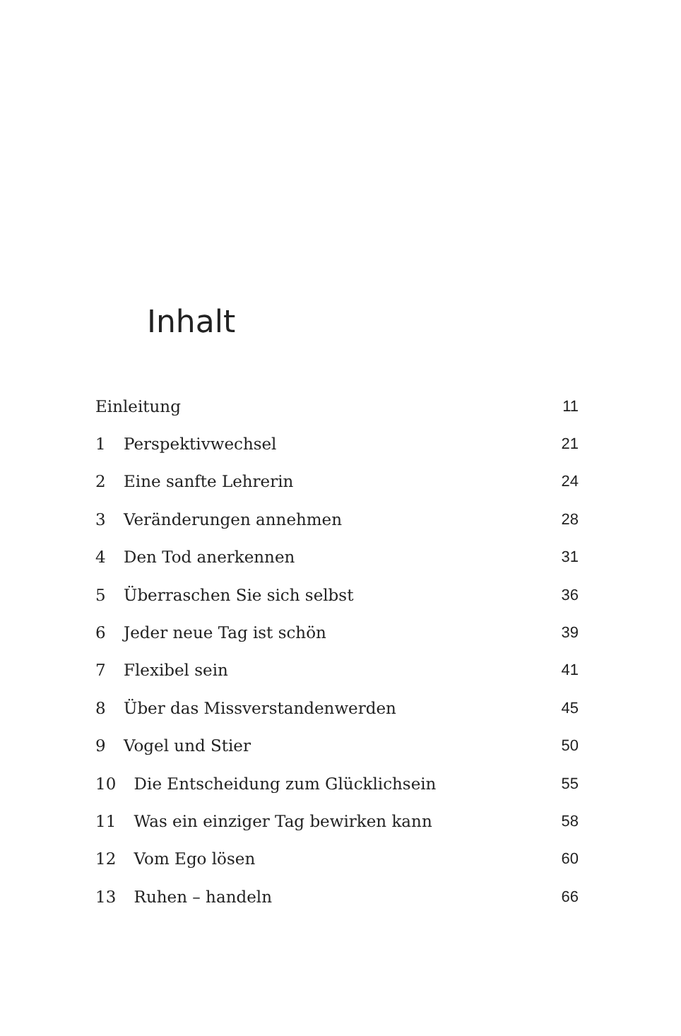Inhalt
| Einleitung | | 11 |
| 1 | Perspektivwechsel | 21 |
| 2 | Eine sanfte Lehrerin | 24 |
| 3 | Veränderungen annehmen | 28 |
| 4 | Den Tod anerkennen | 31 |
| 5 | Überraschen Sie sich selbst | 36 |
| 6 | Jeder neue Tag ist schön | 39 |
| 7 | Flexibel sein | 41 |
| 8 | Über das Missverstandenwerden | 45 |
| 9 | Vogel und Stier | 50 |
| 10 | Die Entscheidung zum Glücklichsein | 55 |
| 11 | Was ein einziger Tag bewirken kann | 58 |
| 12 | Vom Ego lösen | 60 |
| 13 | Ruhen – handeln | 66 |